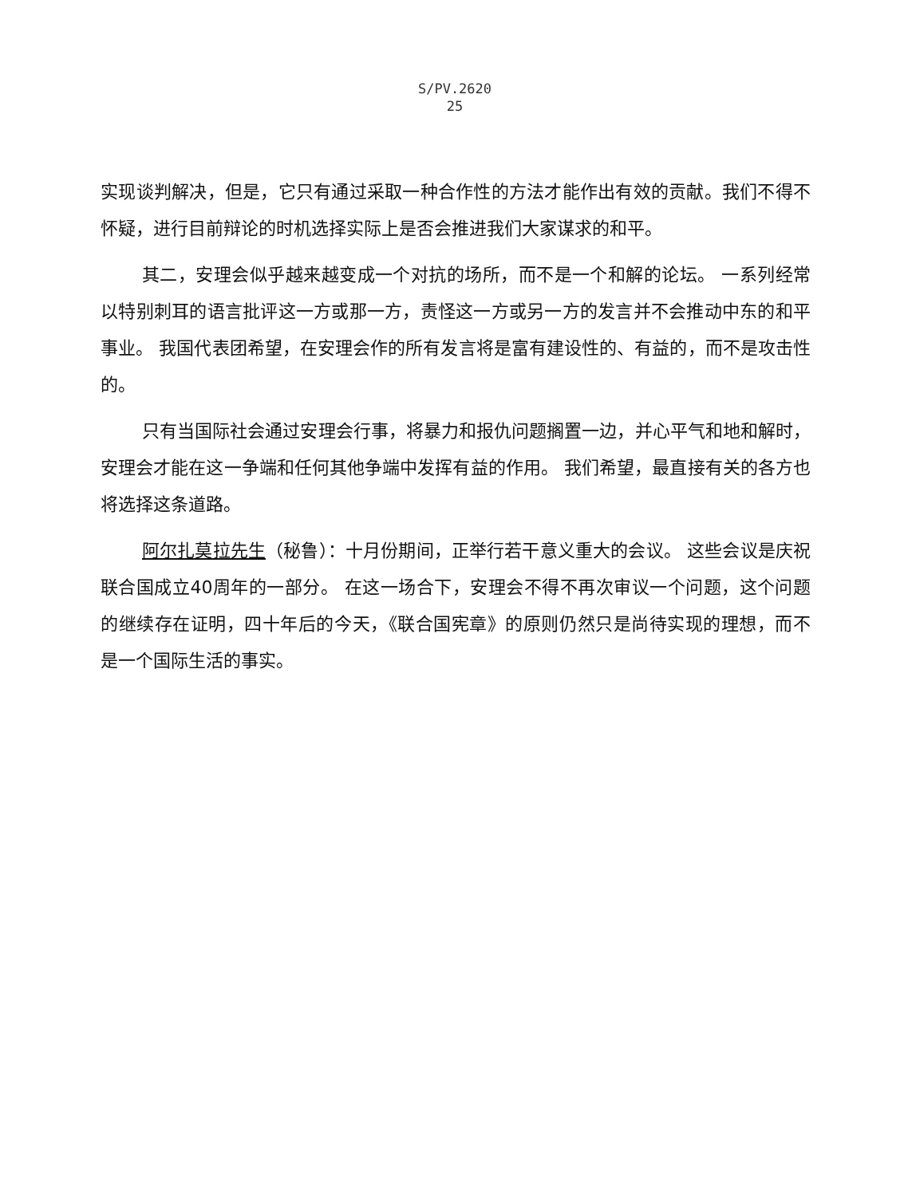S/PV.2620
25
实现谈判解决，但是，它只有通过采取一种合作性的方法才能作出有效的贡献。我们不得不怀疑，进行目前辩论的时机选择实际上是否会推进我们大家谋求的和平。
其二，安理会似乎越来越变成一个对抗的场所，而不是一个和解的论坛。 一系列经常以特别刺耳的语言批评这一方或那一方，责怪这一方或另一方的发言并不会推动中东的和平事业。 我国代表团希望，在安理会作的所有发言将是富有建设性的、有益的，而不是攻击性的。
只有当国际社会通过安理会行事，将暴力和报仇问题搁置一边，并心平气和地和解时，安理会才能在这一争端和任何其他争端中发挥有益的作用。 我们希望，最直接有关的各方也将选择这条道路。
阿尔扎莫拉先生（秘鲁）：十月份期间，正举行若干意义重大的会议。 这些会议是庆祝联合国成立40周年的一部分。 在这一场合下，安理会不得不再次审议一个问题，这个问题的继续存在证明，四十年后的今天，《联合国宪章》的原则仍然只是尚待实现的理想，而不是一个国际生活的事实。